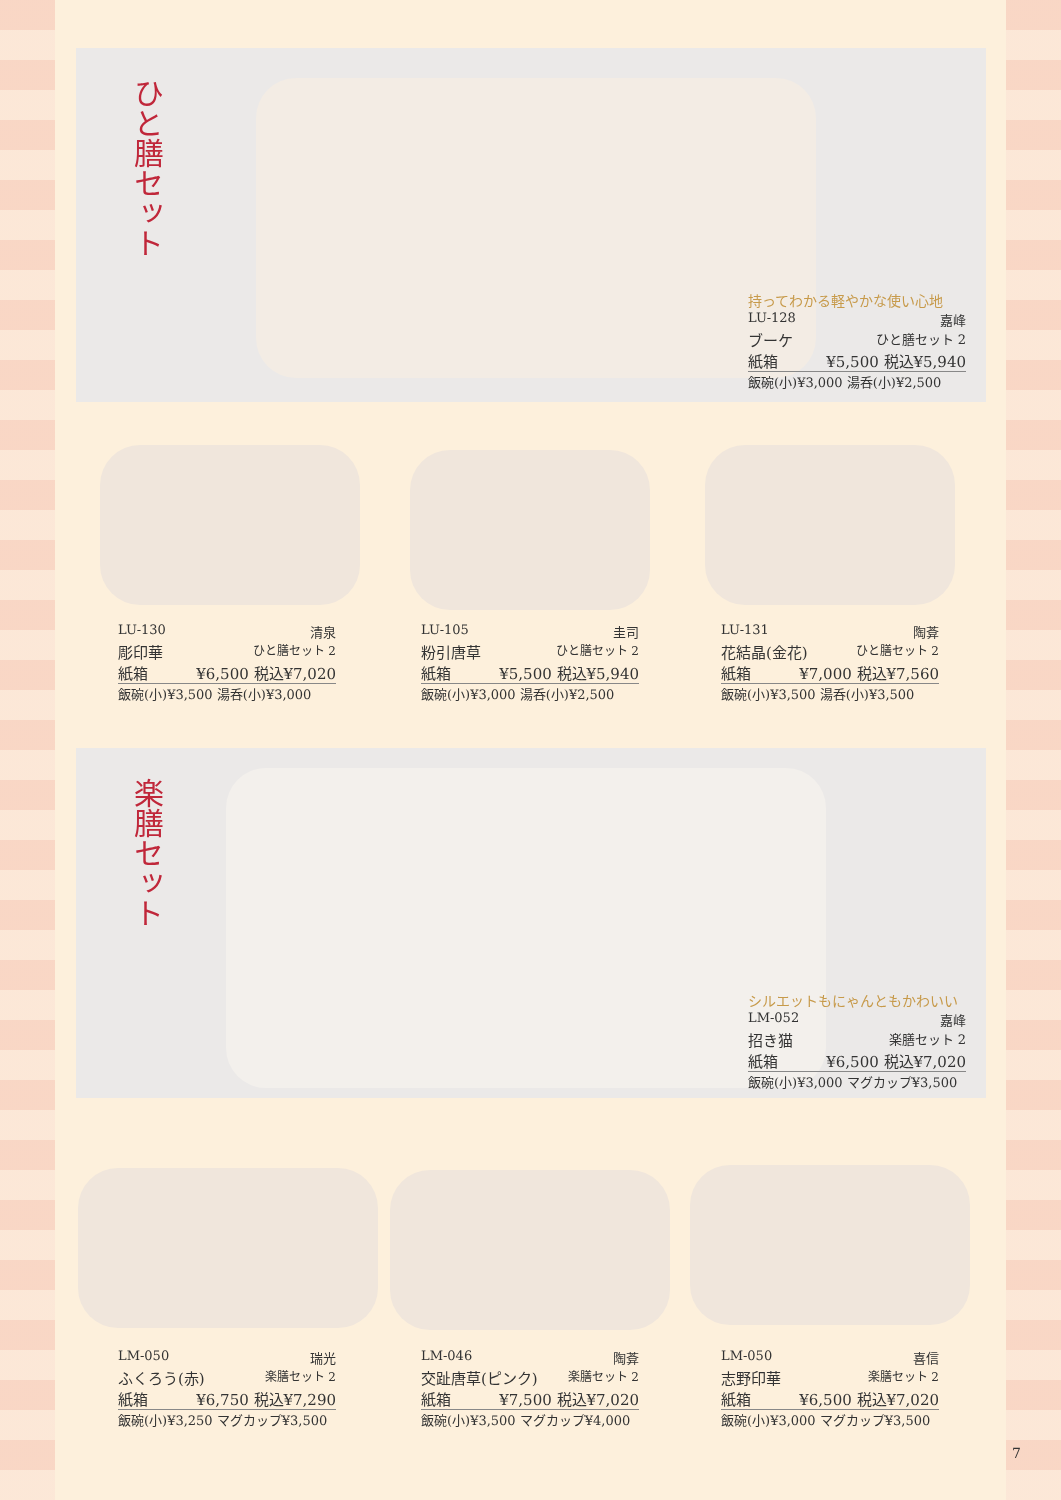ひと膳セット
持ってわかる軽やかな使い心地
LU-128 嘉峰
ブーケ ひと膳セット 2
紙箱 ¥5,500 税込¥5,940
飯碗(小)¥3,000 湯呑(小)¥2,500
LU-130 清泉
彫印華 ひと膳セット 2
紙箱 ¥6,500 税込¥7,020
飯碗(小)¥3,500 湯呑(小)¥3,000
LU-105 圭司
粉引唐草 ひと膳セット 2
紙箱 ¥5,500 税込¥5,940
飯碗(小)¥3,000 湯呑(小)¥2,500
LU-131 陶葊
花結晶(金花) ひと膳セット 2
紙箱 ¥7,000 税込¥7,560
飯碗(小)¥3,500 湯呑(小)¥3,500
楽膳セット
シルエットもにゃんともかわいい
LM-052 嘉峰
招き猫 楽膳セット 2
紙箱 ¥6,500 税込¥7,020
飯碗(小)¥3,000 マグカップ¥3,500
LM-050 瑞光
ふくろう(赤) 楽膳セット 2
紙箱 ¥6,750 税込¥7,290
飯碗(小)¥3,250 マグカップ¥3,500
LM-046 陶葊
交趾唐草(ピンク) 楽膳セット 2
紙箱 ¥7,500 税込¥7,020
飯碗(小)¥3,500 マグカップ¥4,000
LM-050 喜信
志野印華 楽膳セット 2
紙箱 ¥6,500 税込¥7,020
飯碗(小)¥3,000 マグカップ¥3,500
7